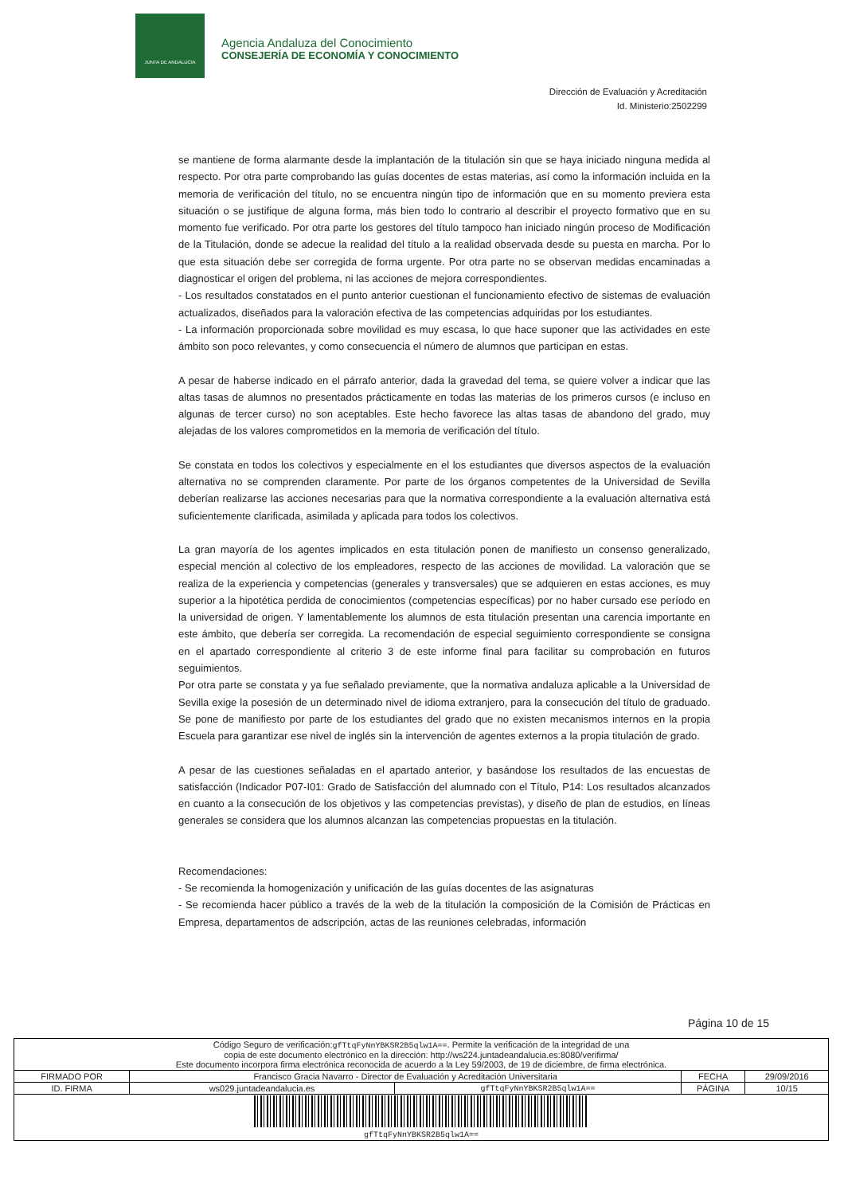JUNTA DE ANDALUCIA
Agencia Andaluza del Conocimiento
CONSEJERÍA DE ECONOMÍA Y CONOCIMIENTO
Dirección de Evaluación y Acreditación
Id. Ministerio:2502299
se mantiene de forma alarmante desde la implantación de la titulación sin que se haya iniciado ninguna medida al respecto. Por otra parte comprobando las guías docentes de estas materias, así como la información incluida en la memoria de verificación del título, no se encuentra ningún tipo de información que en su momento previera esta situación o se justifique de alguna forma, más bien todo lo contrario al describir el proyecto formativo que en su momento fue verificado. Por otra parte los gestores del título tampoco han iniciado ningún proceso de Modificación de la Titulación, donde se adecue la realidad del título a la realidad observada desde su puesta en marcha. Por lo que esta situación debe ser corregida de forma urgente. Por otra parte no se observan medidas encaminadas a diagnosticar el origen del problema, ni las acciones de mejora correspondientes.
- Los resultados constatados en el punto anterior cuestionan el funcionamiento efectivo de sistemas de evaluación actualizados, diseñados para la valoración efectiva de las competencias adquiridas por los estudiantes.
- La información proporcionada sobre movilidad es muy escasa, lo que hace suponer que las actividades en este ámbito son poco relevantes, y como consecuencia el número de alumnos que participan en estas.
A pesar de haberse indicado en el párrafo anterior, dada la gravedad del tema, se quiere volver a indicar que las altas tasas de alumnos no presentados prácticamente en todas las materias de los primeros cursos (e incluso en algunas de tercer curso) no son aceptables. Este hecho favorece las altas tasas de abandono del grado, muy alejadas de los valores comprometidos en la memoria de verificación del título.
Se constata en todos los colectivos y especialmente en el los estudiantes que diversos aspectos de la evaluación alternativa no se comprenden claramente. Por parte de los órganos competentes de la Universidad de Sevilla deberían realizarse las acciones necesarias para que la normativa correspondiente a la evaluación alternativa está suficientemente clarificada, asimilada y aplicada para todos los colectivos.
La gran mayoría de los agentes implicados en esta titulación ponen de manifiesto un consenso generalizado, especial mención al colectivo de los empleadores, respecto de las acciones de movilidad. La valoración que se realiza de la experiencia y competencias (generales y transversales) que se adquieren en estas acciones, es muy superior a la hipotética perdida de conocimientos (competencias específicas) por no haber cursado ese período en la universidad de origen. Y lamentablemente los alumnos de esta titulación presentan una carencia importante en este ámbito, que debería ser corregida. La recomendación de especial seguimiento correspondiente se consigna en el apartado correspondiente al criterio 3 de este informe final para facilitar su comprobación en futuros seguimientos.
Por otra parte se constata y ya fue señalado previamente, que la normativa andaluza aplicable a la Universidad de Sevilla exige la posesión de un determinado nivel de idioma extranjero, para la consecución del título de graduado. Se pone de manifiesto por parte de los estudiantes del grado que no existen mecanismos internos en la propia Escuela para garantizar ese nivel de inglés sin la intervención de agentes externos a la propia titulación de grado.
A pesar de las cuestiones señaladas en el apartado anterior, y basándose los resultados de las encuestas de satisfacción (Indicador P07-I01: Grado de Satisfacción del alumnado con el Título, P14: Los resultados alcanzados en cuanto a la consecución de los objetivos y las competencias previstas), y diseño de plan de estudios, en líneas generales se considera que los alumnos alcanzan las competencias propuestas en la titulación.
Recomendaciones:
- Se recomienda la homogenización y unificación de las guías docentes de las asignaturas
- Se recomienda hacer público a través de la web de la titulación la composición de la Comisión de Prácticas en Empresa, departamentos de adscripción, actas de las reuniones celebradas, información
Página 10 de 15
| Código Seguro de verificación: gfTtqFyNnYBKSR2B5qlw1A== . Permite la verificación de la integridad de una copia de este documento electrónico en la dirección: http://ws224.juntadeandalucia.es:8080/verifirma/ Este documento incorpora firma electrónica reconocida de acuerdo a la Ley 59/2003, de 19 de diciembre, de firma electrónica. | | | | |
| FIRMADO POR | Francisco Gracia Navarro - Director de Evaluación y Acreditación Universitaria | | FECHA | 29/09/2016 |
| ID. FIRMA | ws029.juntadeandalucia.es | gfTtqFyNnYBKSR2B5qlw1A== | PÁGINA | 10/15 |
| gfTtqFyNnYBKSR2B5qlw1A== | | | | |